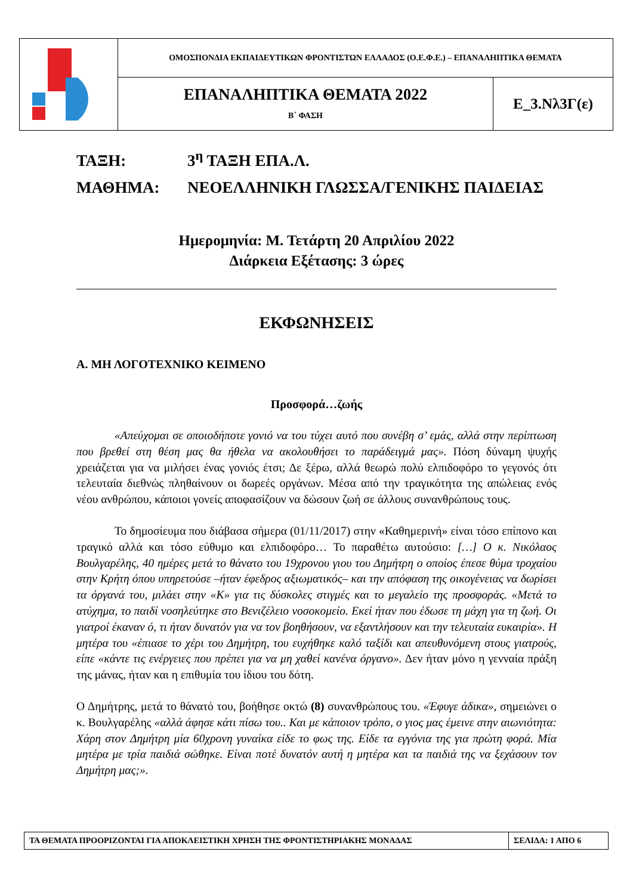| | ΟΜΟΣΠΟΝΔΙΑ ΕΚΠΑΙΔΕΥΤΙΚΩΝ ΦΡΟΝΤΙΣΤΩΝ ΕΛΛΑΔΟΣ (Ο.Ε.Φ.Ε.) – ΕΠΑΝΑΛΗΠΤΙΚΑ ΘΕΜΑΤΑ | |
| | ΕΠΑΝΑΛΗΠΤΙΚΑ ΘΕΜΑΤΑ 2022 Β΄ ΦΑΣΗ | Ε_3.Νλ3Γ(ε) |
ΤΑΞΗ: 3<sup>η</sup> ΤΑΞΗ ΕΠΑ.Λ.
ΜΑΘΗΜΑ: ΝΕΟΕΛΛΗΝΙΚΗ ΓΛΩΣΣΑ/ΓΕΝΙΚΗΣ ΠΑΙΔΕΙΑΣ
Ημερομηνία: Μ. Τετάρτη 20 Απριλίου 2022
Διάρκεια Εξέτασης: 3 ώρες
ΕΚΦΩΝΗΣΕΙΣ
Α. ΜΗ ΛΟΓΟΤΕΧΝΙΚΟ ΚΕΙΜΕΝΟ
Προσφορά…ζωής
«Απεύχομαι σε οποιοδήποτε γονιό να του τύχει αυτό που συνέβη σ’ εμάς, αλλά στην περίπτωση που βρεθεί στη θέση μας θα ήθελα να ακολουθήσει το παράδειγμά μας». Πόση δύναμη ψυχής χρειάζεται για να μιλήσει ένας γονιός έτσι; Δε ξέρω, αλλά θεωρώ πολύ ελπιδοφόρο το γεγονός ότι τελευταία διεθνώς πληθαίνουν οι δωρεές οργάνων. Μέσα από την τραγικότητα της απώλειας ενός νέου ανθρώπου, κάποιοι γονείς αποφασίζουν να δώσουν ζωή σε άλλους συνανθρώπους τους.
Το δημοσίευμα που διάβασα σήμερα (01/11/2017) στην «Καθημερινή» είναι τόσο επίπονο και τραγικό αλλά και τόσο εύθυμο και ελπιδοφόρο… Το παραθέτω αυτούσιο: […] Ο κ. Νικόλαος Βουλγαρέλης, 40 ημέρες μετά το θάνατο του 19χρονου γιου του Δημήτρη ο οποίος έπεσε θύμα τροχαίου στην Κρήτη όπου υπηρετούσε –ήταν έφεδρος αξιωματικός– και την απόφαση της οικογένειας να δωρίσει τα όργανά του, μιλάει στην «Κ» για τις δύσκολες στιγμές και το μεγαλείο της προσφοράς. «Μετά το ατύχημα, το παιδί νοσηλεύτηκε στο Βενιζέλειο νοσοκομείο. Εκεί ήταν που έδωσε τη μάχη για τη ζωή. Οι γιατροί έκαναν ό, τι ήταν δυνατόν για να τον βοηθήσουν, να εξαντλήσουν και την τελευταία ευκαιρία». Η μητέρα του «έπιασε το χέρι του Δημήτρη, του ευχήθηκε καλό ταξίδι και απευθυνόμενη στους γιατρούς, είπε «κάντε τις ενέργειες που πρέπει για να μη χαθεί κανένα όργανο». Δεν ήταν μόνο η γενναία πράξη της μάνας, ήταν και η επιθυμία του ίδιου του δότη.
Ο Δημήτρης, μετά το θάνατό του, βοήθησε οκτώ (8) συνανθρώπους του. «Έφυγε άδικα», σημειώνει ο κ. Βουλγαρέλης «αλλά άφησε κάτι πίσω του.. Και με κάποιον τρόπο, ο γιος μας έμεινε στην αιωνιότητα: Χάρη στον Δημήτρη μία 60χρονη γυναίκα είδε το φως της. Είδε τα εγγόνια της για πρώτη φορά. Μία μητέρα με τρία παιδιά σώθηκε. Είναι ποτέ δυνατόν αυτή η μητέρα και τα παιδιά της να ξεχάσουν τον Δημήτρη μας;».
| ΤΑ ΘΕΜΑΤΑ ΠΡΟΟΡΙΖΟΝΤΑΙ ΓΙΑ ΑΠΟΚΛΕΙΣΤΙΚΗ ΧΡΗΣΗ ΤΗΣ ΦΡΟΝΤΙΣΤΗΡΙΑΚΗΣ ΜΟΝΑΔΑΣ | ΣΕΛΙΔΑ: 1 ΑΠΟ 6 |